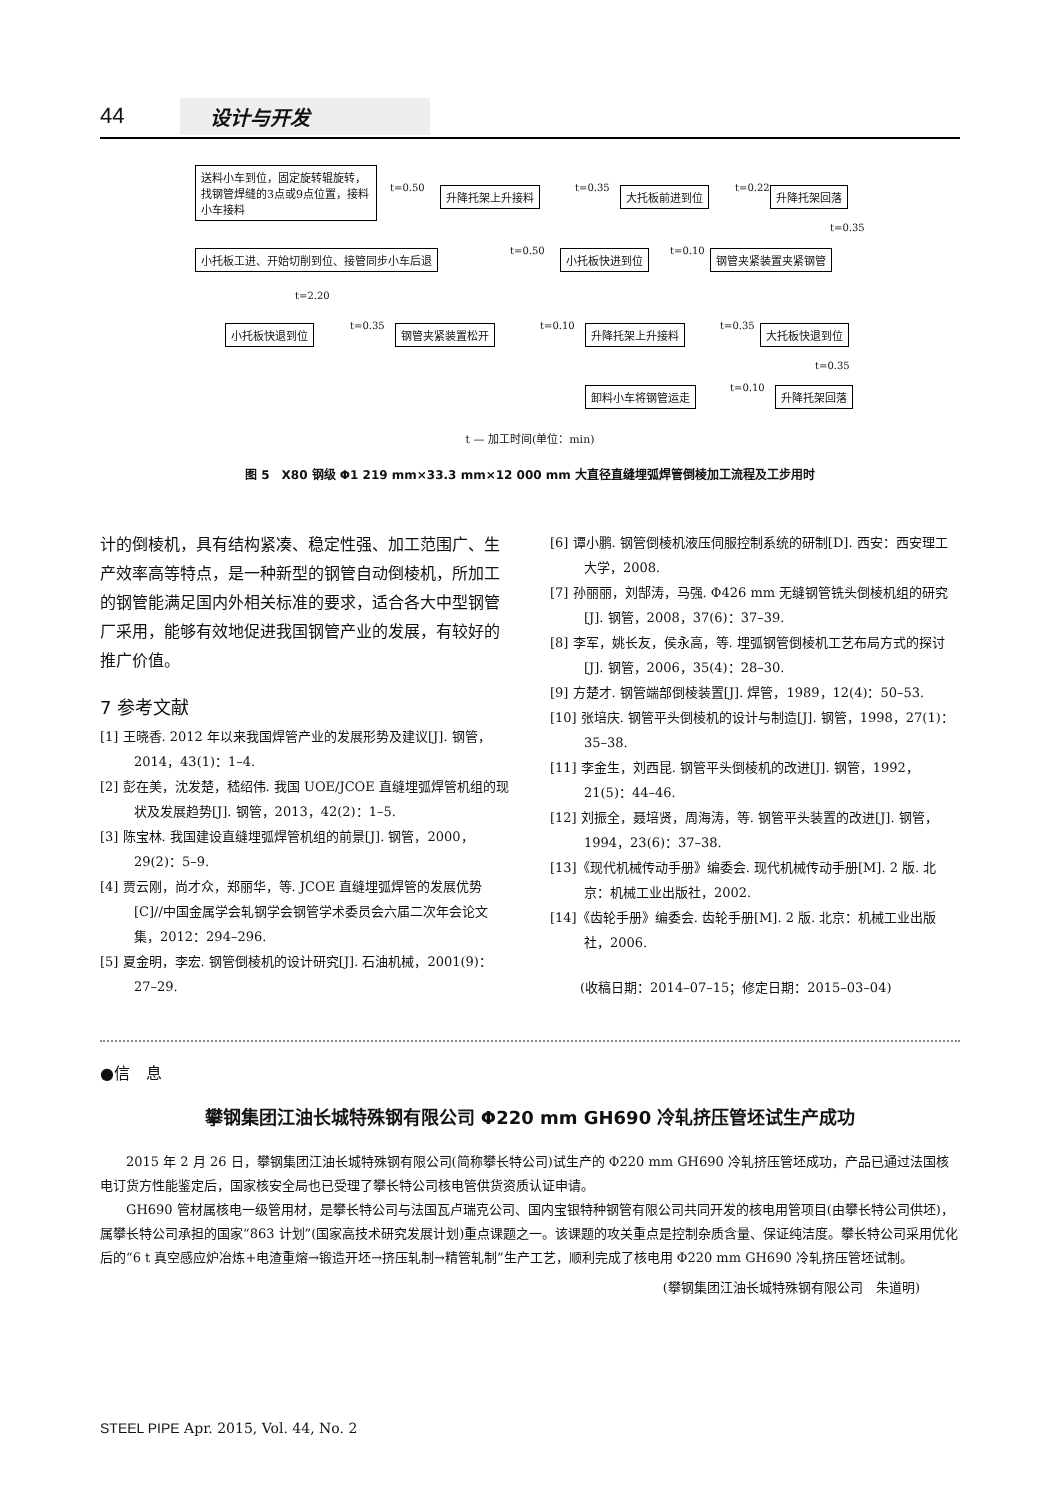44 设计与开发
送料小车到位，固定旋转辊旋转，找钢管焊缝的3点或9点位置，接料小车接料
t=0.50 升降托架上升接料 t=0.35 大托板前进到位 t=0.22 升降托架回落
t=0.35
小托板工进、开始切削到位、接管同步小车后退 t=0.50 小托板快进到位 t=0.10 钢管夹紧装置夹紧钢管
t=2.20
小托板快退到位 t=0.35 钢管夹紧装置松开 t=0.10 升降托架上升接料 t=0.35 大托板快退到位
t=0.35
卸料小车将钢管运走 t=0.10 升降托架回落
t — 加工时间(单位：min)
图 5　X80 钢级 Φ1 219 mm×33.3 mm×12 000 mm 大直径直缝埋弧焊管倒棱加工流程及工步用时
计的倒棱机，具有结构紧凑、稳定性强、加工范围广、生产效率高等特点，是一种新型的钢管自动倒棱机，所加工的钢管能满足国内外相关标准的要求，适合各大中型钢管厂采用，能够有效地促进我国钢管产业的发展，有较好的推广价值。
7 参考文献
[1] 王晓香. 2012 年以来我国焊管产业的发展形势及建议[J]. 钢管，2014，43(1)：1–4.
[2] 彭在美，沈发楚，嵇绍伟. 我国 UOE/JCOE 直缝埋弧焊管机组的现状及发展趋势[J]. 钢管，2013，42(2)：1–5.
[3] 陈宝林. 我国建设直缝埋弧焊管机组的前景[J]. 钢管，2000，29(2)：5–9.
[4] 贾云刚，尚才众，郑丽华，等. JCOE 直缝埋弧焊管的发展优势[C]//中国金属学会轧钢学会钢管学术委员会六届二次年会论文集，2012：294–296.
[5] 夏金明，李宏. 钢管倒棱机的设计研究[J]. 石油机械，2001(9)：27–29.
[6] 谭小鹏. 钢管倒棱机液压伺服控制系统的研制[D]. 西安：西安理工大学，2008.
[7] 孙丽丽，刘郜涛，马强. Φ426 mm 无缝钢管铣头倒棱机组的研究[J]. 钢管，2008，37(6)：37–39.
[8] 李军，姚长友，侯永高，等. 埋弧钢管倒棱机工艺布局方式的探讨[J]. 钢管，2006，35(4)：28–30.
[9] 方楚才. 钢管端部倒棱装置[J]. 焊管，1989，12(4)：50–53.
[10] 张培庆. 钢管平头倒棱机的设计与制造[J]. 钢管，1998，27(1)：35–38.
[11] 李金生，刘西昆. 钢管平头倒棱机的改进[J]. 钢管，1992，21(5)：44–46.
[12] 刘振全，聂培贤，周海涛，等. 钢管平头装置的改进[J]. 钢管，1994，23(6)：37–38.
[13]《现代机械传动手册》编委会. 现代机械传动手册[M]. 2 版. 北京：机械工业出版社，2002.
[14]《齿轮手册》编委会. 齿轮手册[M]. 2 版. 北京：机械工业出版社，2006.
(收稿日期：2014–07–15；修定日期：2015–03–04)
●信　息
攀钢集团江油长城特殊钢有限公司 Φ220 mm GH690 冷轧挤压管坯试生产成功
2015 年 2 月 26 日，攀钢集团江油长城特殊钢有限公司(简称攀长特公司)试生产的 Φ220 mm GH690 冷轧挤压管坯成功，产品已通过法国核电订货方性能鉴定后，国家核安全局也已受理了攀长特公司核电管供货资质认证申请。
GH690 管材属核电一级管用材，是攀长特公司与法国瓦卢瑞克公司、国内宝银特种钢管有限公司共同开发的核电用管项目(由攀长特公司供坯)，属攀长特公司承担的国家“863 计划”(国家高技术研究发展计划)重点课题之一。该课题的攻关重点是控制杂质含量、保证纯洁度。攀长特公司采用优化后的“6 t 真空感应炉冶炼+电渣重熔→锻造开坯→挤压轧制→精管轧制”生产工艺，顺利完成了核电用 Φ220 mm GH690 冷轧挤压管坯试制。
(攀钢集团江油长城特殊钢有限公司　朱道明)
STEEL PIPE Apr. 2015, Vol. 44, No. 2